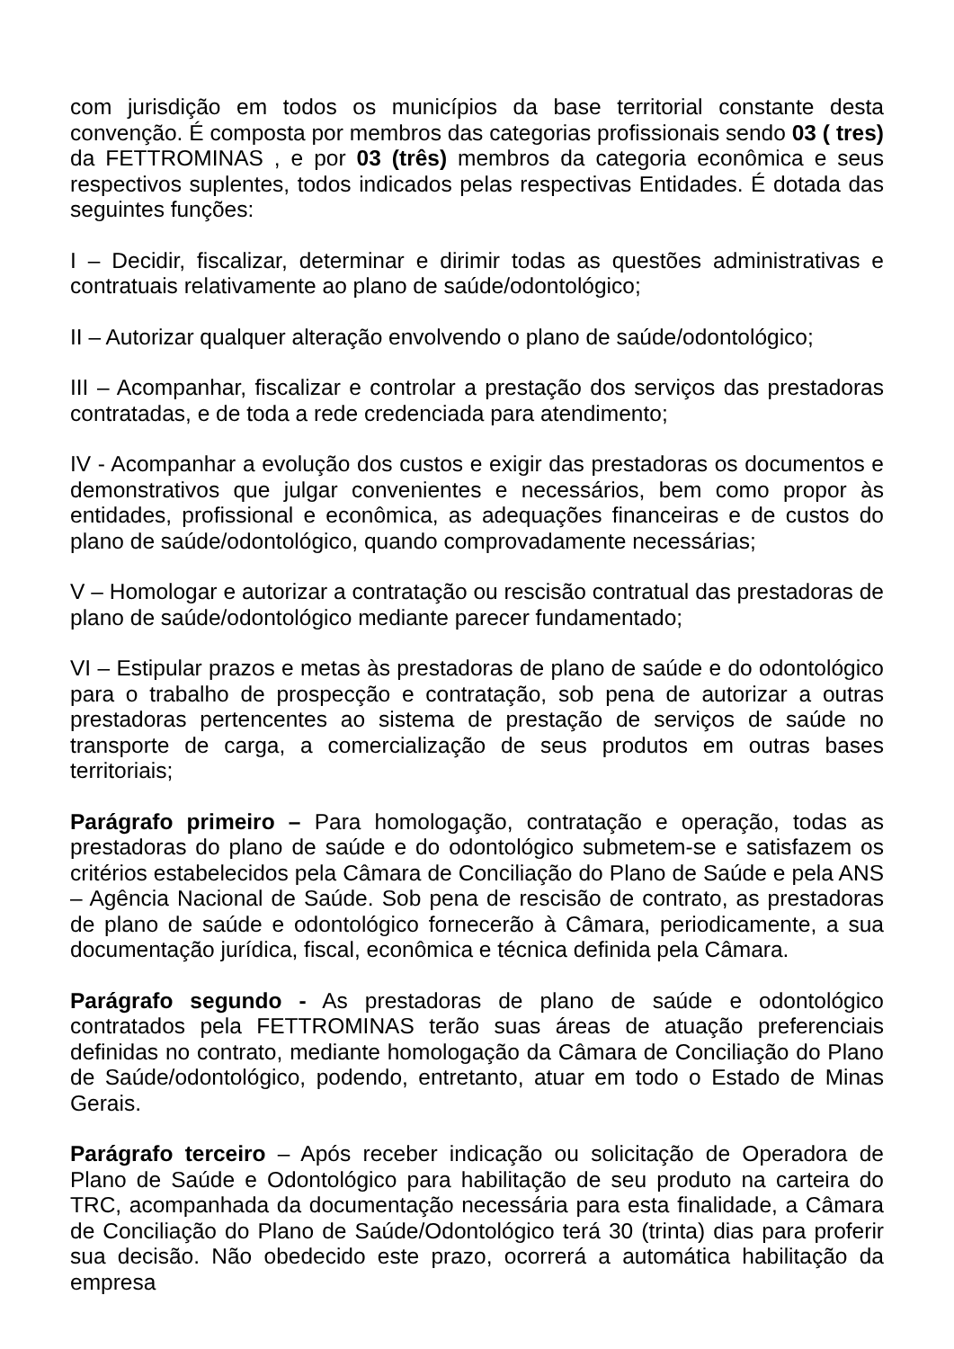com jurisdição em todos os municípios da base territorial constante desta convenção. É composta por membros das categorias profissionais sendo 03 ( tres) da FETTROMINAS , e por 03 (três) membros da categoria econômica e seus respectivos suplentes, todos indicados pelas respectivas Entidades. É dotada das seguintes funções:
I – Decidir, fiscalizar, determinar e dirimir todas as questões administrativas e contratuais relativamente ao plano de saúde/odontológico;
II – Autorizar qualquer alteração envolvendo o plano de saúde/odontológico;
III – Acompanhar, fiscalizar e controlar a prestação dos serviços das prestadoras contratadas, e de toda a rede credenciada para atendimento;
IV - Acompanhar a evolução dos custos e exigir das prestadoras os documentos e demonstrativos que julgar convenientes e necessários, bem como propor às entidades, profissional e econômica, as adequações financeiras e de custos do plano de saúde/odontológico, quando comprovadamente necessárias;
V – Homologar e autorizar a contratação ou rescisão contratual das prestadoras de plano de saúde/odontológico mediante parecer fundamentado;
VI – Estipular prazos e metas às prestadoras de plano de saúde e do odontológico para o trabalho de prospecção e contratação, sob pena de autorizar a outras prestadoras pertencentes ao sistema de prestação de serviços de saúde no transporte de carga, a comercialização de seus produtos em outras bases territoriais;
Parágrafo primeiro – Para homologação, contratação e operação, todas as prestadoras do plano de saúde e do odontológico submetem-se e satisfazem os critérios estabelecidos pela Câmara de Conciliação do Plano de Saúde e pela ANS – Agência Nacional de Saúde. Sob pena de rescisão de contrato, as prestadoras de plano de saúde e odontológico fornecerão à Câmara, periodicamente, a sua documentação jurídica, fiscal, econômica e técnica definida pela Câmara.
Parágrafo segundo - As prestadoras de plano de saúde e odontológico contratados pela FETTROMINAS terão suas áreas de atuação preferenciais definidas no contrato, mediante homologação da Câmara de Conciliação do Plano de Saúde/odontológico, podendo, entretanto, atuar em todo o Estado de Minas Gerais.
Parágrafo terceiro – Após receber indicação ou solicitação de Operadora de Plano de Saúde e Odontológico para habilitação de seu produto na carteira do TRC, acompanhada da documentação necessária para esta finalidade, a Câmara de Conciliação do Plano de Saúde/Odontológico terá 30 (trinta) dias para proferir sua decisão. Não obedecido este prazo, ocorrerá a automática habilitação da empresa